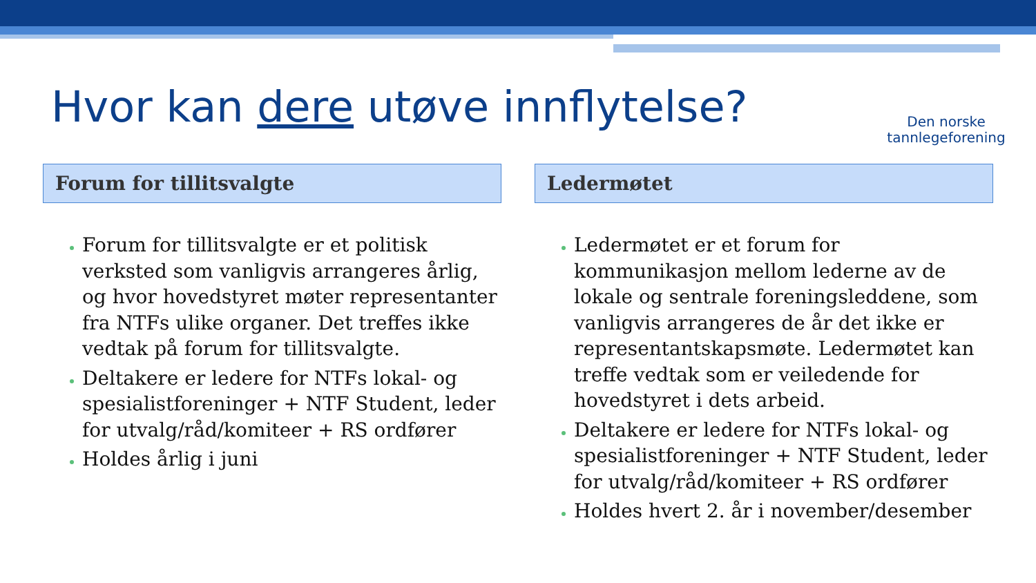Hvor kan dere utøve innflytelse?
Den norske
tannlegeforening
Forum for tillitsvalgte
Forum for tillitsvalgte er et politisk verksted som vanligvis arrangeres årlig, og hvor hovedstyret møter representanter fra NTFs ulike organer. Det treffes ikke vedtak på forum for tillitsvalgte.
Deltakere er ledere for NTFs lokal- og spesialistforeninger + NTF Student, leder for utvalg/råd/komiteer + RS ordfører
Holdes årlig i juni
Ledermøtet
Ledermøtet er et forum for kommunikasjon mellom lederne av de lokale og sentrale foreningsleddene, som vanligvis arrangeres de år det ikke er representantskapsmøte. Ledermøtet kan treffe vedtak som er veiledende for hovedstyret i dets arbeid.
Deltakere er ledere for NTFs lokal- og spesialistforeninger + NTF Student, leder for utvalg/råd/komiteer + RS ordfører
Holdes hvert 2. år i november/desember